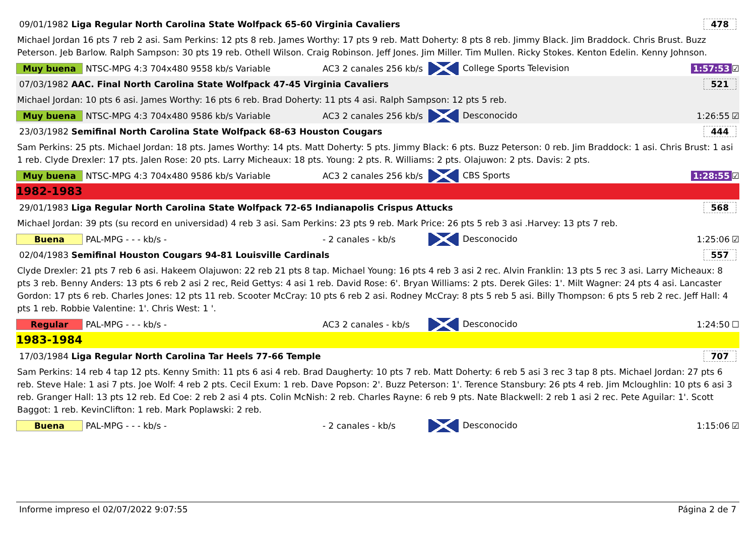09/01/1982 Liga Regular North Carolina State Wolfpack 65-60 Virginia Cavaliers 478
Michael Jordan 16 pts 7 reb 2 asi. Sam Perkins: 12 pts 8 reb. James Worthy: 17 pts 9 reb. Matt Doherty: 8 pts 8 reb. Jimmy Black. Jim Braddock. Chris Brust. Buzz Peterson. Jeb Barlow. Ralph Sampson: 30 pts 19 reb. Othell Wilson. Craig Robinson. Jeff Jones. Jim Miller. Tim Mullen. Ricky Stokes. Kenton Edelin. Kenny Johnson.
Muy buena NTSC-MPG 4:3 704x480 9558 kb/s Variable AC3 2 canales 256 kb/s College Sports Television 1:57:53 ☑
07/03/1982 AAC. Final North Carolina State Wolfpack 47-45 Virginia Cavaliers 521
Michael Jordan: 10 pts 6 asi. James Worthy: 16 pts 6 reb. Brad Doherty: 11 pts 4 asi. Ralph Sampson: 12 pts 5 reb.
Muy buena NTSC-MPG 4:3 704x480 9586 kb/s Variable AC3 2 canales 256 kb/s Desconocido 1:26:55 ☑
23/03/1982 Semifinal North Carolina State Wolfpack 68-63 Houston Cougars 444
Sam Perkins: 25 pts. Michael Jordan: 18 pts. James Worthy: 14 pts. Matt Doherty: 5 pts. Jimmy Black: 6 pts. Buzz Peterson: 0 reb. Jim Braddock: 1 asi. Chris Brust: 1 asi 1 reb. Clyde Drexler: 17 pts. Jalen Rose: 20 pts. Larry Micheaux: 18 pts. Young: 2 pts. R. Williams: 2 pts. Olajuwon: 2 pts. Davis: 2 pts.
Muy buena NTSC-MPG 4:3 704x480 9586 kb/s Variable AC3 2 canales 256 kb/s CBS Sports 1:28:55 ☑
1982-1983
29/01/1983 Liga Regular North Carolina State Wolfpack 72-65 Indianapolis Crispus Attucks 568
Michael Jordan: 39 pts (su record en universidad) 4 reb 3 asi. Sam Perkins: 23 pts 9 reb. Mark Price: 26 pts 5 reb 3 asi .Harvey: 13 pts 7 reb.
Buena PAL-MPG - - - kb/s - - 2 canales - kb/s Desconocido 1:25:06 ☑
02/04/1983 Semifinal Houston Cougars 94-81 Louisville Cardinals 557
Clyde Drexler: 21 pts 7 reb 6 asi. Hakeem Olajuwon: 22 reb 21 pts 8 tap. Michael Young: 16 pts 4 reb 3 asi 2 rec. Alvin Franklin: 13 pts 5 rec 3 asi. Larry Micheaux: 8 pts 3 reb. Benny Anders: 13 pts 6 reb 2 asi 2 rec, Reid Gettys: 4 asi 1 reb. David Rose: 6'. Bryan Williams: 2 pts. Derek Giles: 1'. Milt Wagner: 24 pts 4 asi. Lancaster Gordon: 17 pts 6 reb. Charles Jones: 12 pts 11 reb. Scooter McCray: 10 pts 6 reb 2 asi. Rodney McCray: 8 pts 5 reb 5 asi. Billy Thompson: 6 pts 5 reb 2 rec. Jeff Hall: 4 pts 1 reb. Robbie Valentine: 1'. Chris West: 1 '.
Regular PAL-MPG - - - kb/s - AC3 2 canales - kb/s Desconocido 1:24:50 ☐
1983-1984
17/03/1984 Liga Regular North Carolina Tar Heels 77-66 Temple 707
Sam Perkins: 14 reb 4 tap 12 pts. Kenny Smith: 11 pts 6 asi 4 reb. Brad Daugherty: 10 pts 7 reb. Matt Doherty: 6 reb 5 asi 3 rec 3 tap 8 pts. Michael Jordan: 27 pts 6 reb. Steve Hale: 1 asi 7 pts. Joe Wolf: 4 reb 2 pts. Cecil Exum: 1 reb. Dave Popson: 2'. Buzz Peterson: 1'. Terence Stansbury: 26 pts 4 reb. Jim Mcloughlin: 10 pts 6 asi 3 reb. Granger Hall: 13 pts 12 reb. Ed Coe: 2 reb 2 asi 4 pts. Colin McNish: 2 reb. Charles Rayne: 6 reb 9 pts. Nate Blackwell: 2 reb 1 asi 2 rec. Pete Aguilar: 1'. Scott Baggot: 1 reb. KevinClifton: 1 reb. Mark Poplawski: 2 reb.
Buena PAL-MPG - - - kb/s - - 2 canales - kb/s Desconocido 1:15:06 ☑
Informe impreso el 02/07/2022 9:07:55 Página 2 de 7